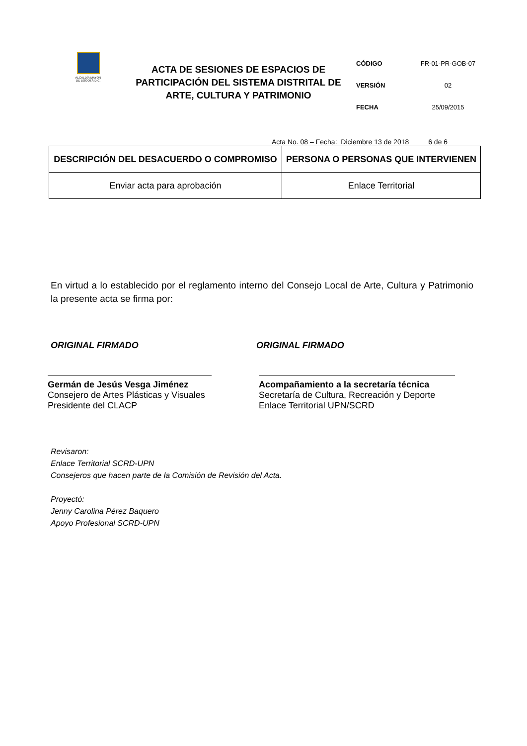ALCALDÍA MAYOR
DE BOGOTÁ D.C.
ACTA DE SESIONES DE ESPACIOS DE PARTICIPACIÓN DEL SISTEMA DISTRITAL DE ARTE, CULTURA Y PATRIMONIO
CÓDIGO FR-01-PR-GOB-07
VERSIÓN 02
FECHA 25/09/2015
Acta No. 08 – Fecha: Diciembre 13 de 2018 6 de 6
| DESCRIPCIÓN DEL DESACUERDO O COMPROMISO | PERSONA O PERSONAS QUE INTERVIENEN |
| --- | --- |
| Enviar acta para aprobación | Enlace Territorial |
En virtud a lo establecido por el reglamento interno del Consejo Local de Arte, Cultura y Patrimonio la presente acta se firma por:
ORIGINAL FIRMADO
Germán de Jesús Vesga Jiménez
Consejero de Artes Plásticas y Visuales
Presidente del CLACP
ORIGINAL FIRMADO
Acompañamiento a la secretaría técnica
Secretaría de Cultura, Recreación y Deporte
Enlace Territorial UPN/SCRD
Revisaron:
Enlace Territorial SCRD-UPN
Consejeros que hacen parte de la Comisión de Revisión del Acta.
Proyectó:
Jenny Carolina Pérez Baquero
Apoyo Profesional SCRD-UPN